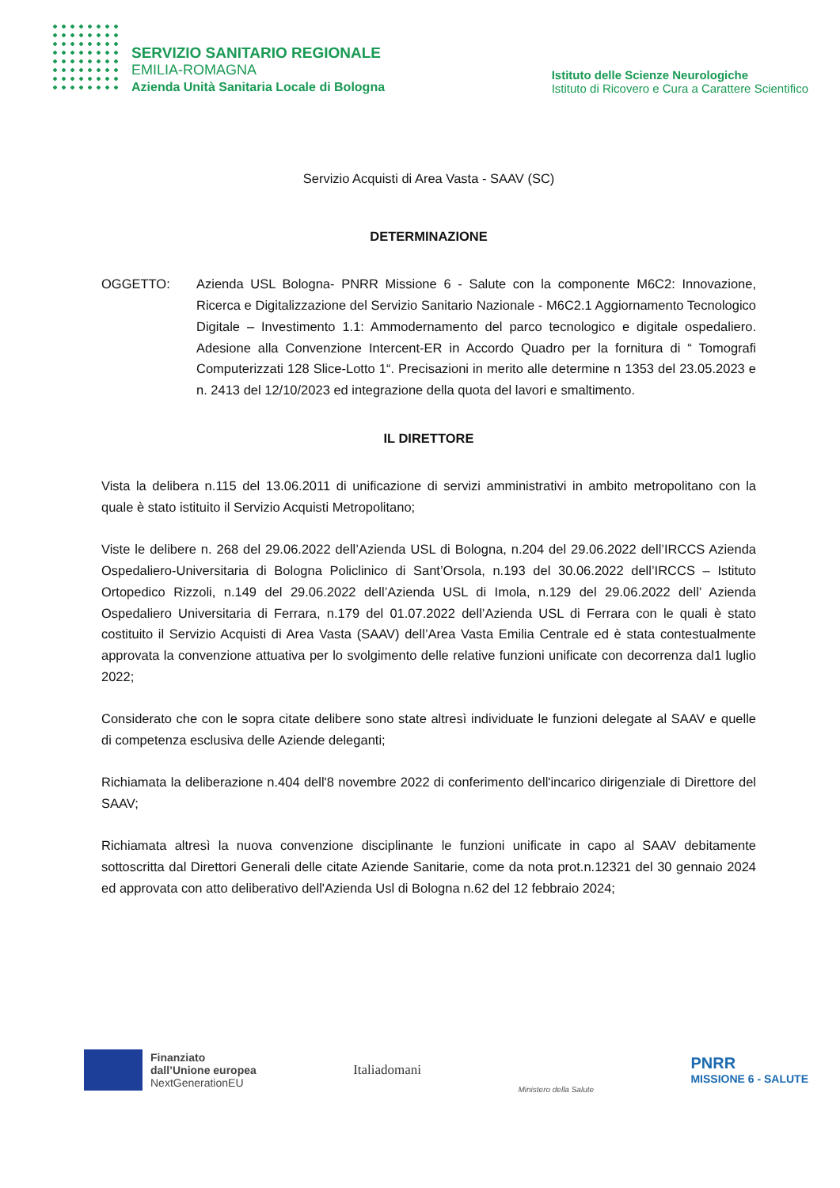SERVIZIO SANITARIO REGIONALE
EMILIA-ROMAGNA
Azienda Unità Sanitaria Locale di Bologna
Istituto delle Scienze Neurologiche
Istituto di Ricovero e Cura a Carattere Scientifico
Servizio Acquisti di Area Vasta - SAAV (SC)
DETERMINAZIONE
OGGETTO: Azienda USL Bologna- PNRR Missione 6 - Salute con la componente M6C2: Innovazione, Ricerca e Digitalizzazione del Servizio Sanitario Nazionale - M6C2.1 Aggiornamento Tecnologico Digitale – Investimento 1.1: Ammodernamento del parco tecnologico e digitale ospedaliero. Adesione alla Convenzione Intercent-ER in Accordo Quadro per la fornitura di “ Tomografi Computerizzati 128 Slice-Lotto 1“. Precisazioni in merito alle determine n 1353 del 23.05.2023 e n. 2413 del 12/10/2023 ed integrazione della quota del lavori e smaltimento.
IL DIRETTORE
Vista la delibera n.115 del 13.06.2011 di unificazione di servizi amministrativi in ambito metropolitano con la quale è stato istituito il Servizio Acquisti Metropolitano;
Viste le delibere n. 268 del 29.06.2022 dell’Azienda USL di Bologna, n.204 del 29.06.2022 dell’IRCCS Azienda Ospedaliero-Universitaria di Bologna Policlinico di Sant’Orsola, n.193 del 30.06.2022 dell’IRCCS – Istituto Ortopedico Rizzoli, n.149 del 29.06.2022 dell’Azienda USL di Imola, n.129 del 29.06.2022 dell’ Azienda Ospedaliero Universitaria di Ferrara, n.179 del 01.07.2022 dell’Azienda USL di Ferrara con le quali è stato costituito il Servizio Acquisti di Area Vasta (SAAV) dell’Area Vasta Emilia Centrale ed è stata contestualmente approvata la convenzione attuativa per lo svolgimento delle relative funzioni unificate con decorrenza dal1 luglio 2022;
Considerato che con le sopra citate delibere sono state altresì individuate le funzioni delegate al SAAV e quelle di competenza esclusiva delle Aziende deleganti;
Richiamata la deliberazione n.404 dell'8 novembre 2022 di conferimento dell'incarico dirigenziale di Direttore del SAAV;
Richiamata altresì la nuova convenzione disciplinante le funzioni unificate in capo al SAAV debitamente sottoscritta dal Direttori Generali delle citate Aziende Sanitarie, come da nota prot.n.12321 del 30 gennaio 2024 ed approvata con atto deliberativo dell'Azienda Usl di Bologna n.62 del 12 febbraio 2024;
Finanziato
dall’Unione europea
NextGenerationEU
Italiadomani
Ministero della Salute
PNRR
MISSIONE 6 - SALUTE